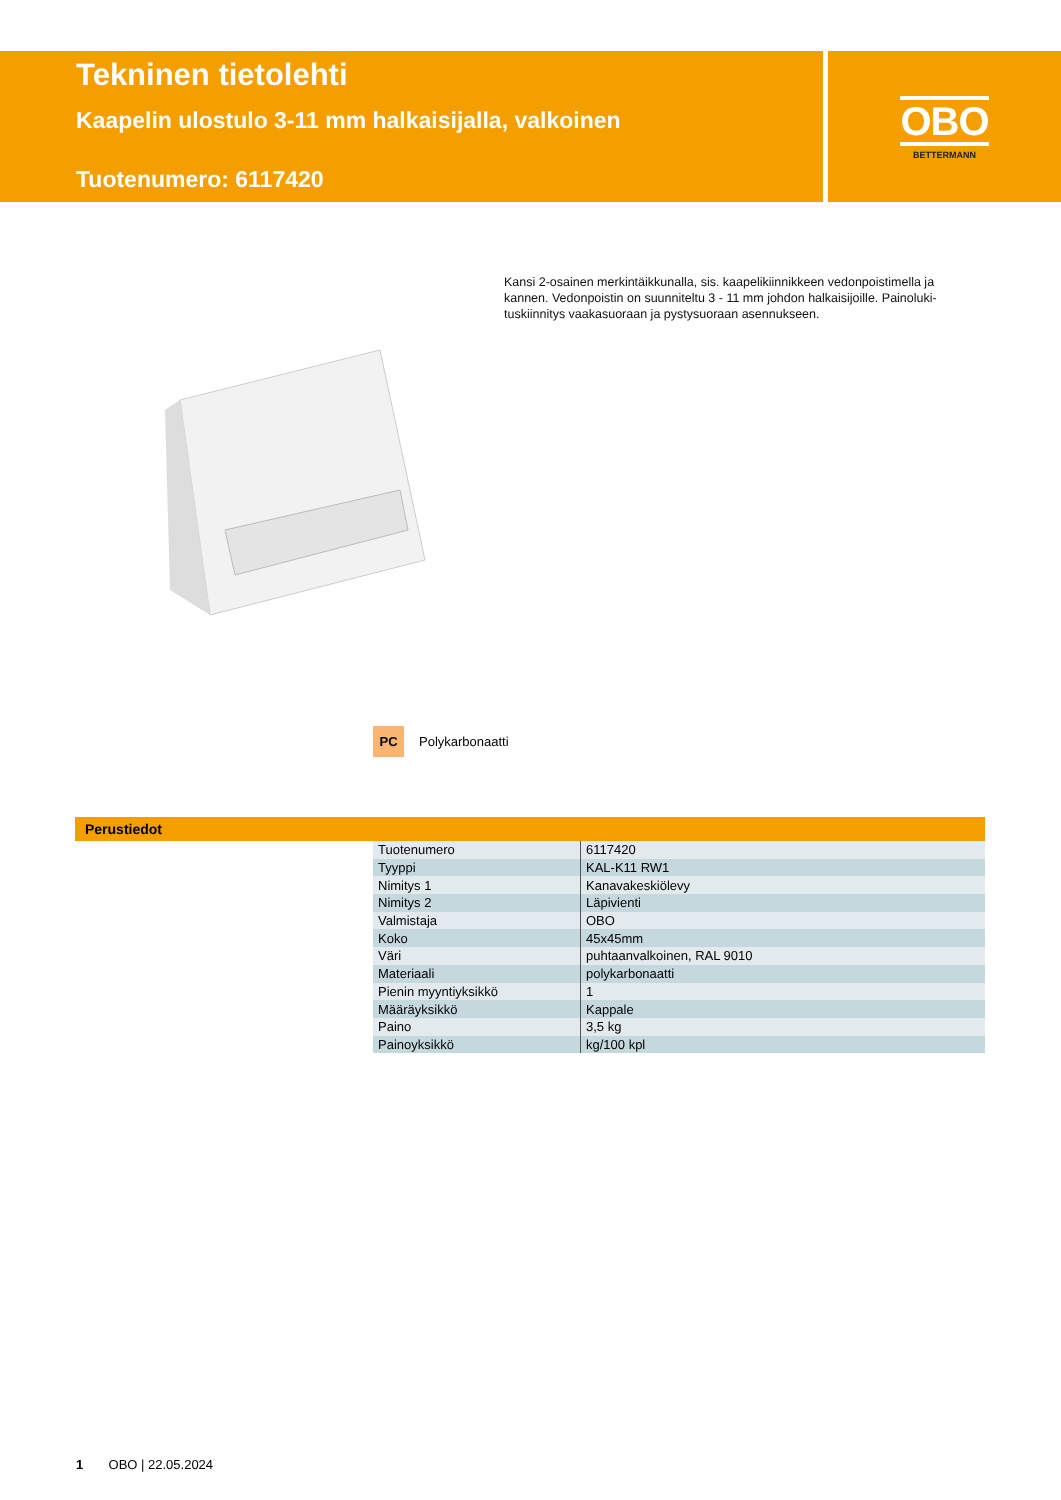Tekninen tietolehti
Kaapelin ulostulo 3-11 mm halkaisijalla, valkoinen
Tuotenumero: 6117420
OBO
BETTERMANN
Kansi 2-osainen merkintäikkunalla, sis. kaapelikiinnikkeen vedonpoistimella ja kannen. Vedonpoistin on suunniteltu 3 - 11 mm johdon halkaisijoille. Painoluki­tuskiinnitys vaakasuoraan ja pystysuoraan asennukseen.
PC Polykarbonaatti
Perustiedot
| Tuotenumero | 6117420 |
| Tyyppi | KAL-K11 RW1 |
| Nimitys 1 | Kanavakeskiölevy |
| Nimitys 2 | Läpivienti |
| Valmistaja | OBO |
| Koko | 45x45mm |
| Väri | puhtaanvalkoinen, RAL 9010 |
| Materiaali | polykarbonaatti |
| Pienin myyntiyksikkö | 1 |
| Määräyksikkö | Kappale |
| Paino | 3,5 kg |
| Painoyksikkö | kg/100 kpl |
1 OBO | 22.05.2024